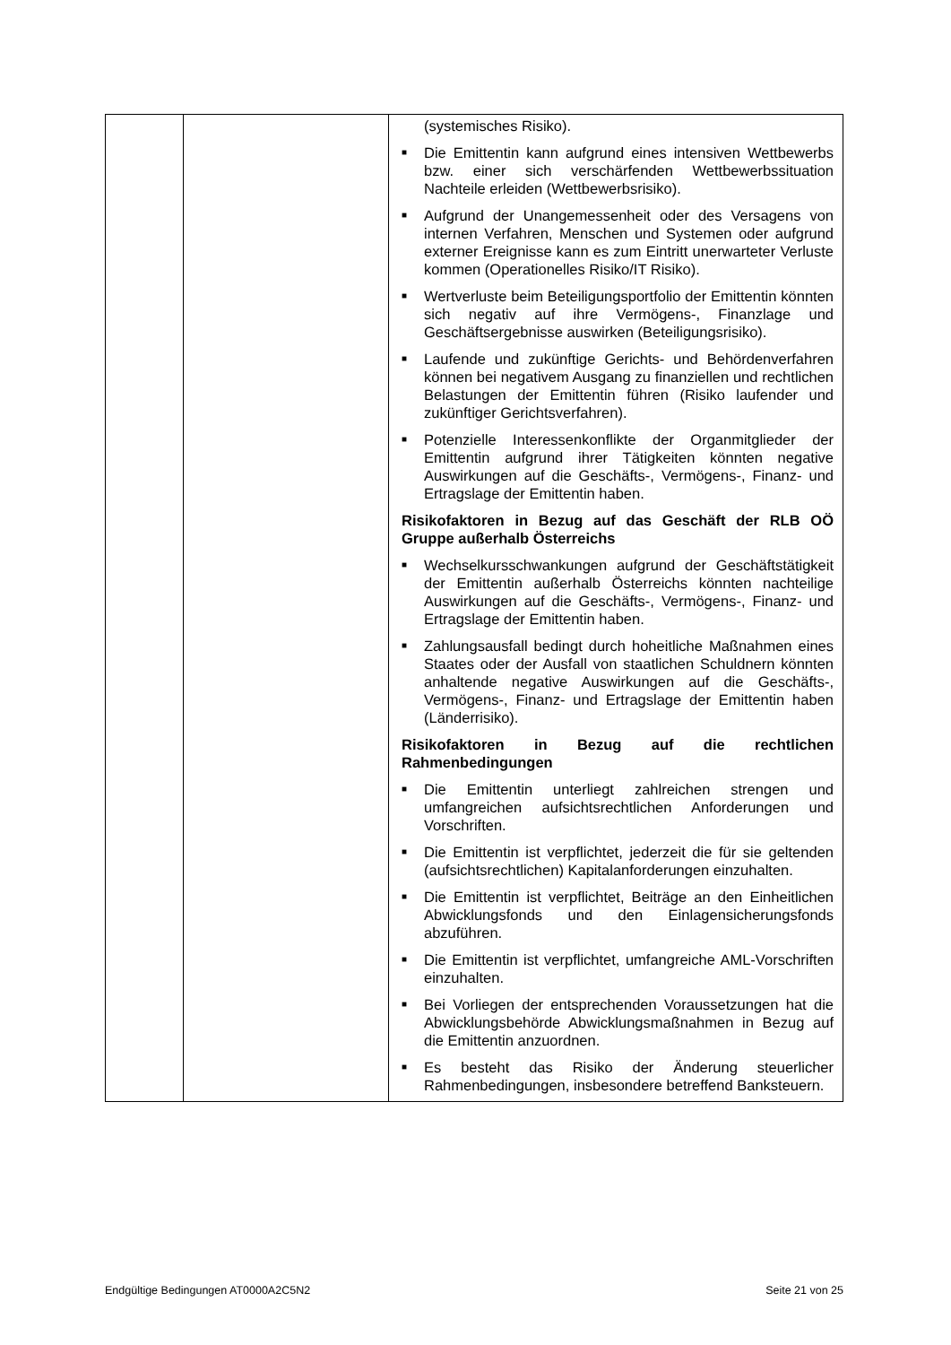| | | (systemisches Risiko). ■ Die Emittentin kann aufgrund eines intensiven Wettbewerbs bzw. einer sich verschärfenden Wettbewerbssituation Nachteile erleiden (Wettbewerbsrisiko). ■ Aufgrund der Unangemessenheit oder des Versagens von internen Verfahren, Menschen und Systemen oder aufgrund externer Ereignisse kann es zum Eintritt unerwarteter Verluste kommen (Operationelles Risiko/IT Risiko). ■ Wertverluste beim Beteiligungsportfolio der Emittentin könnten sich negativ auf ihre Vermögens-, Finanzlage und Geschäftsergebnisse auswirken (Beteiligungsrisiko). ■ Laufende und zukünftige Gerichts- und Behördenverfahren können bei negativem Ausgang zu finanziellen und rechtlichen Belastungen der Emittentin führen (Risiko laufender und zukünftiger Gerichtsverfahren). ■ Potenzielle Interessenkonflikte der Organmitglieder der Emittentin aufgrund ihrer Tätigkeiten könnten negative Auswirkungen auf die Geschäfts-, Vermögens-, Finanz- und Ertragslage der Emittentin haben. Risikofaktoren in Bezug auf das Geschäft der RLB OÖ Gruppe außerhalb Österreichs ■ Wechselkursschwankungen aufgrund der Geschäftstätigkeit der Emittentin außerhalb Österreichs könnten nachteilige Auswirkungen auf die Geschäfts-, Vermögens-, Finanz- und Ertragslage der Emittentin haben. ■ Zahlungsausfall bedingt durch hoheitliche Maßnahmen eines Staates oder der Ausfall von staatlichen Schuldnern könnten anhaltende negative Auswirkungen auf die Geschäfts-, Vermögens-, Finanz- und Ertragslage der Emittentin haben (Länderrisiko). Risikofaktoren in Bezug auf die rechtlichen Rahmenbedingungen ■ Die Emittentin unterliegt zahlreichen strengen und umfangreichen aufsichtsrechtlichen Anforderungen und Vorschriften. ■ Die Emittentin ist verpflichtet, jederzeit die für sie geltenden (aufsichtsrechtlichen) Kapitalanforderungen einzuhalten. ■ Die Emittentin ist verpflichtet, Beiträge an den Einheitlichen Abwicklungsfonds und den Einlagensicherungsfonds abzuführen. ■ Die Emittentin ist verpflichtet, umfangreiche AML-Vorschriften einzuhalten. ■ Bei Vorliegen der entsprechenden Voraussetzungen hat die Abwicklungsbehörde Abwicklungsmaßnahmen in Bezug auf die Emittentin anzuordnen. ■ Es besteht das Risiko der Änderung steuerlicher Rahmenbedingungen, insbesondere betreffend Banksteuern. |
Endgültige Bedingungen AT0000A2C5N2 Seite 21 von 25